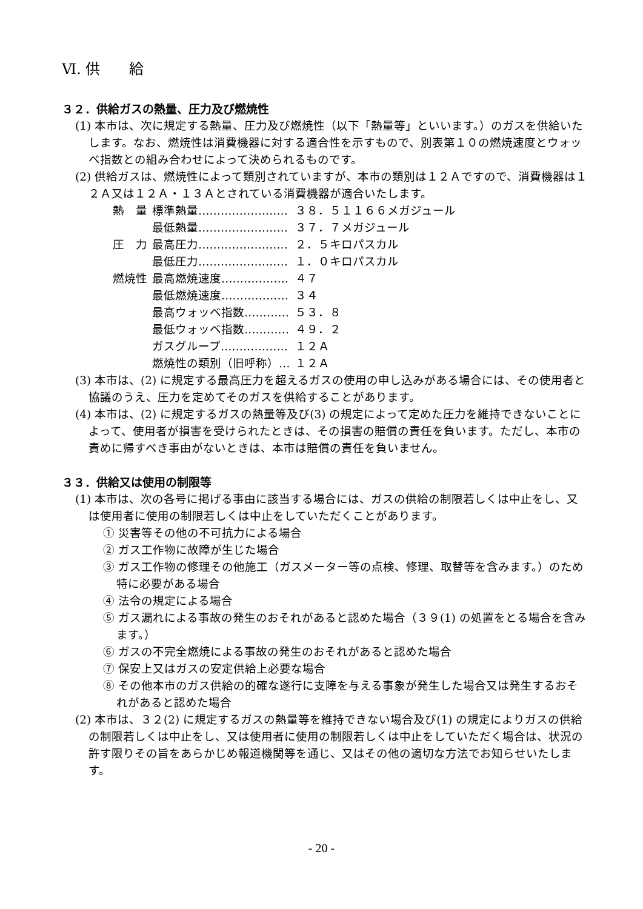Ⅵ. 供　　給
３２．供給ガスの熱量、圧力及び燃焼性
(1) 本市は、次に規定する熱量、圧力及び燃焼性（以下「熱量等」といいます。）のガスを供給いたします。なお、燃焼性は消費機器に対する適合性を示すもので、別表第１０の燃焼速度とウォッベ指数との組み合わせによって決められるものです。
(2) 供給ガスは、燃焼性によって類別されていますが、本市の類別は１２Ａですので、消費機器は１２Ａ又は１２Ａ・１３Ａとされている消費機器が適合いたします。
| 熱 量 | 標準熱量…………………… | ３８．５１１６６メガジュール |
| | 最低熱量…………………… | ３７．７メガジュール |
| 圧 力 | 最高圧力…………………… | ２．５キロパスカル |
| | 最低圧力…………………… | １．０キロパスカル |
| 燃焼性 | 最高燃焼速度……………… | ４７ |
| | 最低燃焼速度……………… | ３４ |
| | 最高ウォッベ指数………… | ５３．８ |
| | 最低ウォッベ指数………… | ４９．２ |
| | ガスグループ……………… | １２Ａ |
| | 燃焼性の類別（旧呼称）… | １２Ａ |
(3) 本市は、(2) に規定する最高圧力を超えるガスの使用の申し込みがある場合には、その使用者と協議のうえ、圧力を定めてそのガスを供給することがあります。
(4) 本市は、(2) に規定するガスの熱量等及び(3) の規定によって定めた圧力を維持できないことによって、使用者が損害を受けられたときは、その損害の賠償の責任を負います。ただし、本市の責めに帰すべき事由がないときは、本市は賠償の責任を負いません。
３３．供給又は使用の制限等
(1) 本市は、次の各号に掲げる事由に該当する場合には、ガスの供給の制限若しくは中止をし、又は使用者に使用の制限若しくは中止をしていただくことがあります。
① 災害等その他の不可抗力による場合
② ガス工作物に故障が生じた場合
③ ガス工作物の修理その他施工（ガスメーター等の点検、修理、取替等を含みます。）のため特に必要がある場合
④ 法令の規定による場合
⑤ ガス漏れによる事故の発生のおそれがあると認めた場合（３９(1) の処置をとる場合を含みます。）
⑥ ガスの不完全燃焼による事故の発生のおそれがあると認めた場合
⑦ 保安上又はガスの安定供給上必要な場合
⑧ その他本市のガス供給の的確な遂行に支障を与える事象が発生した場合又は発生するおそれがあると認めた場合
(2) 本市は、３２(2) に規定するガスの熱量等を維持できない場合及び(1) の規定によりガスの供給の制限若しくは中止をし、又は使用者に使用の制限若しくは中止をしていただく場合は、状況の許す限りその旨をあらかじめ報道機関等を通じ、又はその他の適切な方法でお知らせいたします。
- 20 -